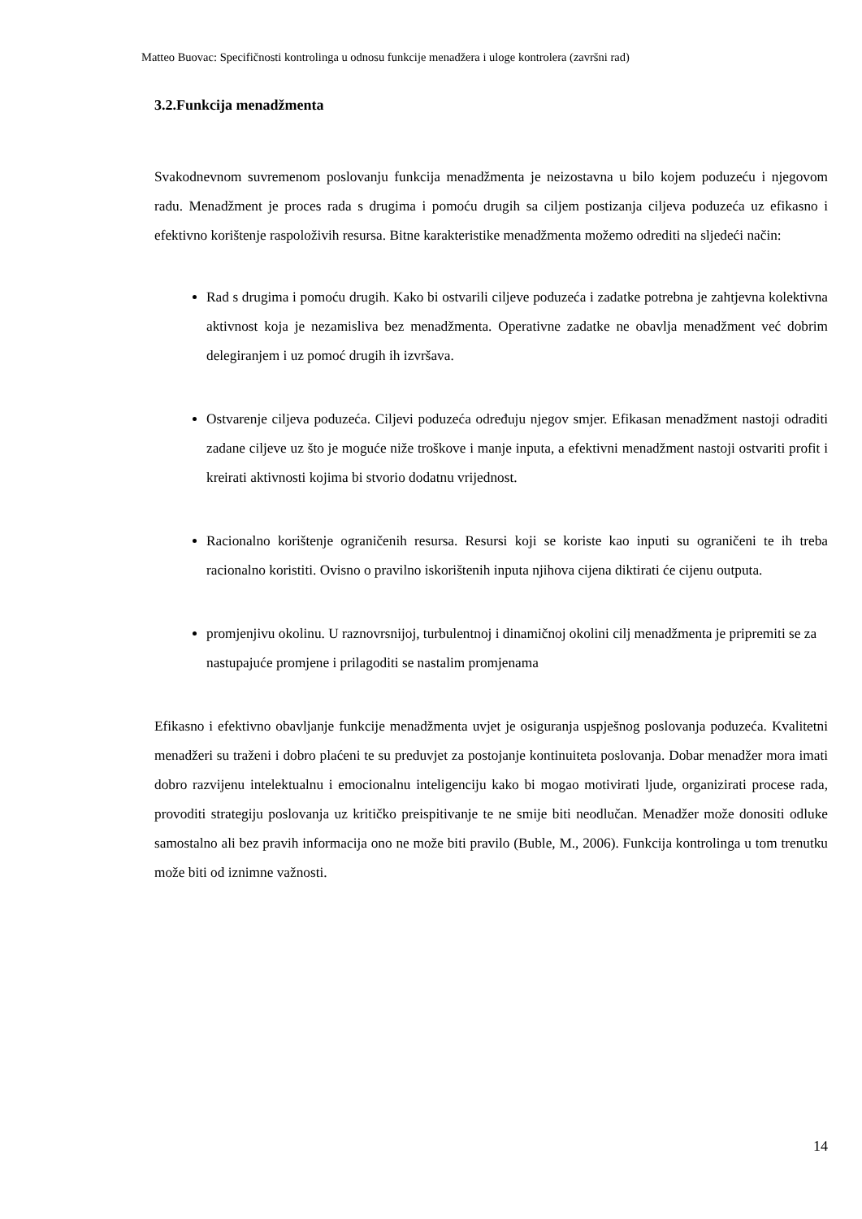Matteo Buovac: Specifičnosti kontrolinga u odnosu funkcije menadžera i uloge kontrolera (završni rad)
3.2.Funkcija menadžmenta
Svakodnevnom suvremenom poslovanju funkcija menadžmenta je neizostavna u bilo kojem poduzeću i njegovom radu. Menadžment je proces rada s drugima i pomoću drugih sa ciljem postizanja ciljeva poduzeća uz efikasno i efektivno korištenje raspoloživih resursa. Bitne karakteristike menadžmenta možemo odrediti na sljedeći način:
Rad s drugima i pomoću drugih. Kako bi ostvarili ciljeve poduzeća i zadatke potrebna je zahtjevna kolektivna aktivnost koja je nezamisliva bez menadžmenta. Operativne zadatke ne obavlja menadžment već dobrim delegiranjem i uz pomoć drugih ih izvršava.
Ostvarenje ciljeva poduzeća. Ciljevi poduzeća određuju njegov smjer. Efikasan menadžment nastoji odraditi zadane ciljeve uz što je moguće niže troškove i manje inputa, a efektivni menadžment nastoji ostvariti profit i kreirati aktivnosti kojima bi stvorio dodatnu vrijednost.
Racionalno korištenje ograničenih resursa. Resursi koji se koriste kao inputi su ograničeni te ih treba racionalno koristiti. Ovisno o pravilno iskorištenih inputa njihova cijena diktirati će cijenu outputa.
promjenjivu okolinu. U raznovrsnijoj, turbulentnoj i dinamičnoj okolini cilj menadžmenta je pripremiti se za nastupajuće promjene i prilagoditi se nastalim promjenama
Efikasno i efektivno obavljanje funkcije menadžmenta uvjet je osiguranja uspješnog poslovanja poduzeća. Kvalitetni menadžeri su traženi i dobro plaćeni te su preduvjet za postojanje kontinuiteta poslovanja. Dobar menadžer mora imati dobro razvijenu intelektualnu i emocionalnu inteligenciju kako bi mogao motivirati ljude, organizirati procese rada, provoditi strategiju poslovanja uz kritičko preispitivanje te ne smije biti neodlučan. Menadžer može donositi odluke samostalno ali bez pravih informacija ono ne može biti pravilo (Buble, M., 2006). Funkcija kontrolinga u tom trenutku može biti od iznimne važnosti.
14